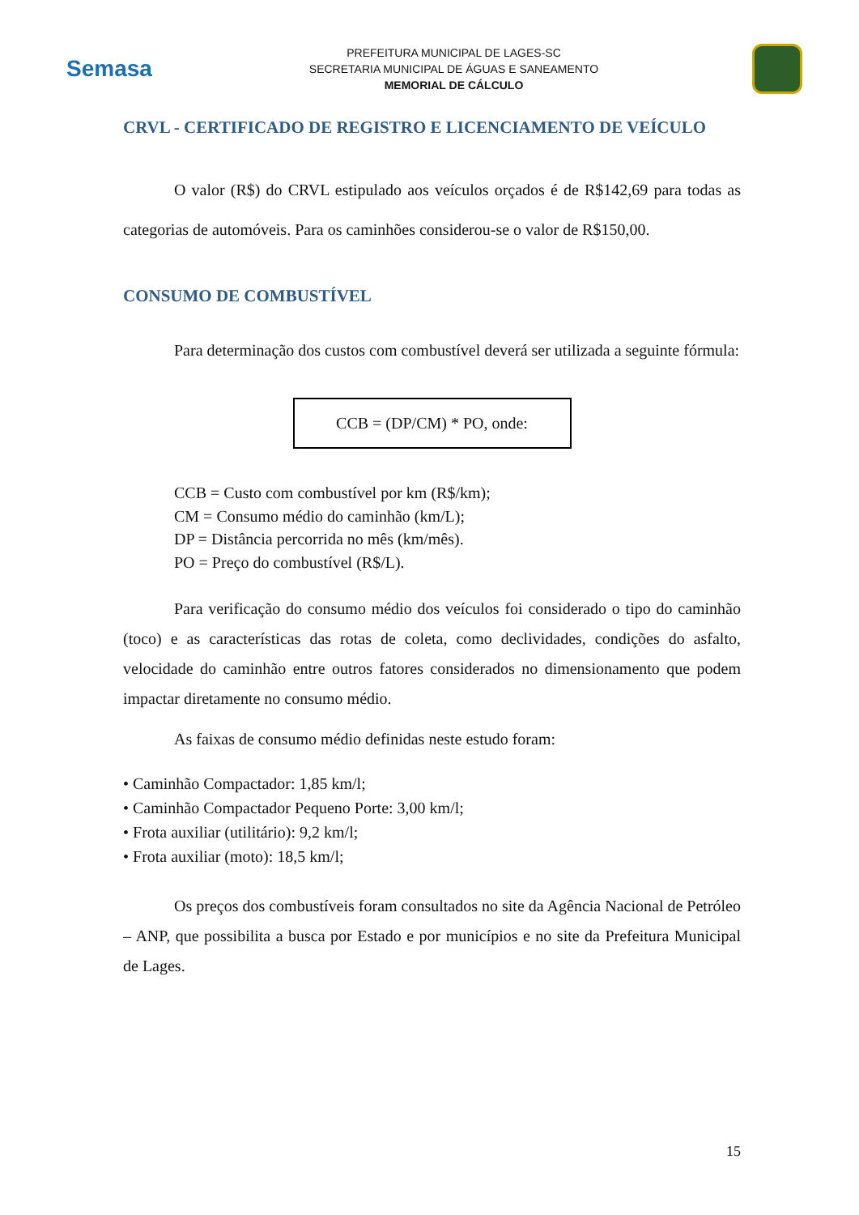Semasa
PREFEITURA MUNICIPAL DE LAGES-SC
SECRETARIA MUNICIPAL DE ÁGUAS E SANEAMENTO
MEMORIAL DE CÁLCULO
CRVL - CERTIFICADO DE REGISTRO E LICENCIAMENTO DE VEÍCULO
O valor (R$) do CRVL estipulado aos veículos orçados é de R$142,69 para todas as categorias de automóveis. Para os caminhões considerou-se o valor de R$150,00.
CONSUMO DE COMBUSTÍVEL
Para determinação dos custos com combustível deverá ser utilizada a seguinte fórmula:
CCB = (DP/CM) * PO, onde:
CCB = Custo com combustível por km (R$/km);
CM = Consumo médio do caminhão (km/L);
DP = Distância percorrida no mês (km/mês).
PO = Preço do combustível (R$/L).
Para verificação do consumo médio dos veículos foi considerado o tipo do caminhão (toco) e as características das rotas de coleta, como declividades, condições do asfalto, velocidade do caminhão entre outros fatores considerados no dimensionamento que podem impactar diretamente no consumo médio.
As faixas de consumo médio definidas neste estudo foram:
• Caminhão Compactador: 1,85 km/l;
• Caminhão Compactador Pequeno Porte: 3,00 km/l;
• Frota auxiliar (utilitário): 9,2 km/l;
• Frota auxiliar (moto): 18,5 km/l;
Os preços dos combustíveis foram consultados no site da Agência Nacional de Petróleo – ANP, que possibilita a busca por Estado e por municípios e no site da Prefeitura Municipal de Lages.
15